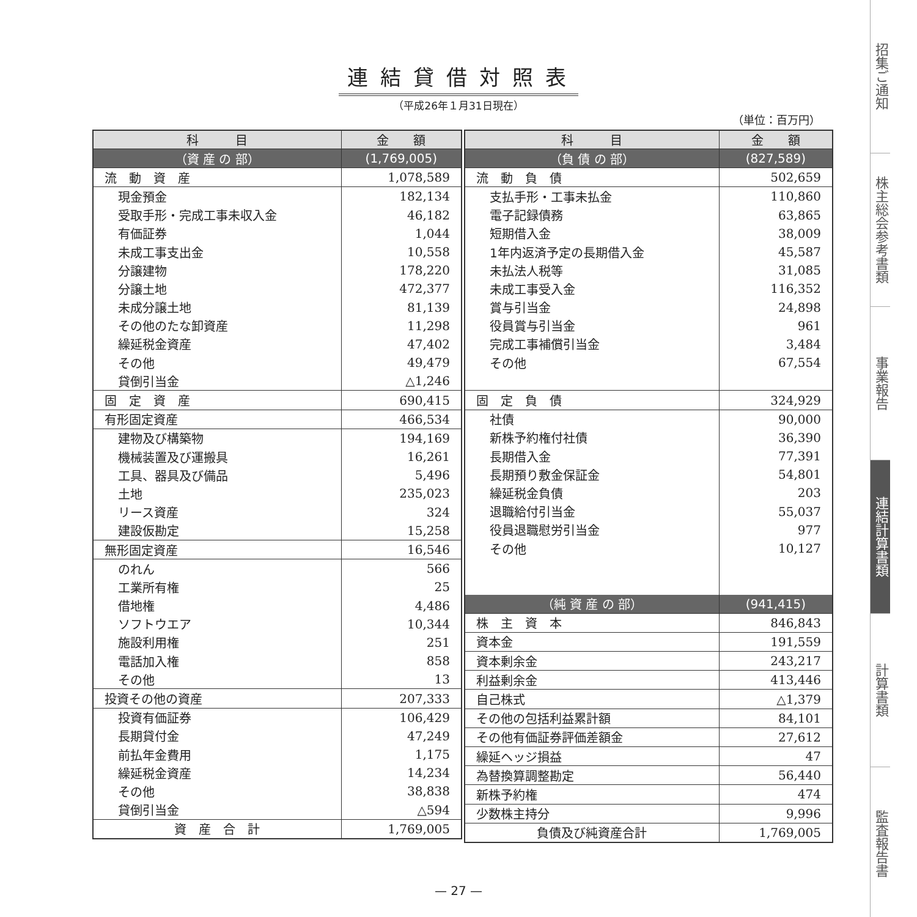連結貸借対照表
（平成26年１月31日現在）
（単位：百万円）
| 科 目 | 金 額 |
| --- | --- |
| （資 産 の 部） | (1,769,005) |
| 流 動 資 産 | 1,078,589 |
| 現金預金 | 182,134 |
| 受取手形・完成工事未収入金 | 46,182 |
| 有価証券 | 1,044 |
| 未成工事支出金 | 10,558 |
| 分譲建物 | 178,220 |
| 分譲土地 | 472,377 |
| 未成分譲土地 | 81,139 |
| その他のたな卸資産 | 11,298 |
| 繰延税金資産 | 47,402 |
| その他 | 49,479 |
| 貸倒引当金 | △1,246 |
| 固 定 資 産 | 690,415 |
| 有形固定資産 | 466,534 |
| 建物及び構築物 | 194,169 |
| 機械装置及び運搬具 | 16,261 |
| 工具、器具及び備品 | 5,496 |
| 土地 | 235,023 |
| リース資産 | 324 |
| 建設仮勘定 | 15,258 |
| 無形固定資産 | 16,546 |
| のれん | 566 |
| 工業所有権 | 25 |
| 借地権 | 4,486 |
| ソフトウエア | 10,344 |
| 施設利用権 | 251 |
| 電話加入権 | 858 |
| その他 | 13 |
| 投資その他の資産 | 207,333 |
| 投資有価証券 | 106,429 |
| 長期貸付金 | 47,249 |
| 前払年金費用 | 1,175 |
| 繰延税金資産 | 14,234 |
| その他 | 38,838 |
| 貸倒引当金 | △594 |
| 資 産 合 計 | 1,769,005 |
| 科 目 | 金 額 |
| --- | --- |
| （負 債 の 部） | (827,589) |
| 流 動 負 債 | 502,659 |
| 支払手形・工事未払金 | 110,860 |
| 電子記録債務 | 63,865 |
| 短期借入金 | 38,009 |
| 1年内返済予定の長期借入金 | 45,587 |
| 未払法人税等 | 31,085 |
| 未成工事受入金 | 116,352 |
| 賞与引当金 | 24,898 |
| 役員賞与引当金 | 961 |
| 完成工事補償引当金 | 3,484 |
| その他 | 67,554 |
| 固 定 負 債 | 324,929 |
| 社債 | 90,000 |
| 新株予約権付社債 | 36,390 |
| 長期借入金 | 77,391 |
| 長期預り敷金保証金 | 54,801 |
| 繰延税金負債 | 203 |
| 退職給付引当金 | 55,037 |
| 役員退職慰労引当金 | 977 |
| その他 | 10,127 |
| （純 資 産 の 部） | (941,415) |
| 株 主 資 本 | 846,843 |
| 資本金 | 191,559 |
| 資本剰余金 | 243,217 |
| 利益剰余金 | 413,446 |
| 自己株式 | △1,379 |
| その他の包括利益累計額 | 84,101 |
| その他有価証券評価差額金 | 27,612 |
| 繰延ヘッジ損益 | 47 |
| 為替換算調整勘定 | 56,440 |
| 新株予約権 | 474 |
| 少数株主持分 | 9,996 |
| 負債及び純資産合計 | 1,769,005 |
— 27 —
招集ご通知
株主総会参考書類
事業報告
連結計算書類
計算書類
監査報告書